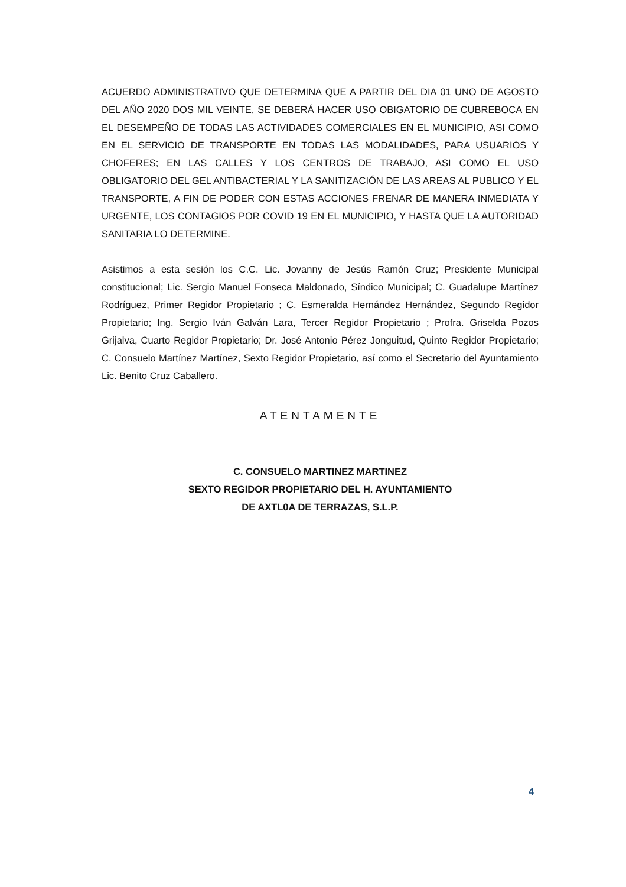ACUERDO ADMINISTRATIVO QUE DETERMINA QUE A PARTIR DEL DIA 01 UNO DE AGOSTO DEL AÑO 2020 DOS MIL VEINTE, SE DEBERÁ HACER USO OBIGATORIO DE CUBREBOCA EN EL DESEMPEÑO DE TODAS LAS ACTIVIDADES COMERCIALES EN EL MUNICIPIO, ASI COMO EN EL SERVICIO DE TRANSPORTE EN TODAS LAS MODALIDADES, PARA USUARIOS Y CHOFERES; EN LAS CALLES Y LOS CENTROS DE TRABAJO, ASI COMO EL USO OBLIGATORIO DEL GEL ANTIBACTERIAL Y LA SANITIZACIÓN DE LAS AREAS AL PUBLICO Y EL TRANSPORTE, A FIN DE PODER CON ESTAS ACCIONES FRENAR DE MANERA INMEDIATA Y URGENTE, LOS CONTAGIOS POR COVID 19 EN EL MUNICIPIO, Y HASTA QUE LA AUTORIDAD SANITARIA LO DETERMINE.
Asistimos a esta sesión los C.C. Lic. Jovanny de Jesús Ramón Cruz; Presidente Municipal constitucional; Lic. Sergio Manuel Fonseca Maldonado, Síndico Municipal; C. Guadalupe Martínez Rodríguez, Primer Regidor Propietario ; C. Esmeralda Hernández Hernández, Segundo Regidor Propietario; Ing. Sergio Iván Galván Lara, Tercer Regidor Propietario ; Profra. Griselda Pozos Grijalva, Cuarto Regidor Propietario; Dr. José Antonio Pérez Jonguitud, Quinto Regidor Propietario; C. Consuelo Martínez Martínez, Sexto Regidor Propietario, así como el Secretario del Ayuntamiento Lic. Benito Cruz Caballero.
ATENTAMENTE
C. CONSUELO MARTINEZ MARTINEZ
SEXTO REGIDOR PROPIETARIO DEL H. AYUNTAMIENTO
DE AXTL0A DE TERRAZAS, S.L.P.
4